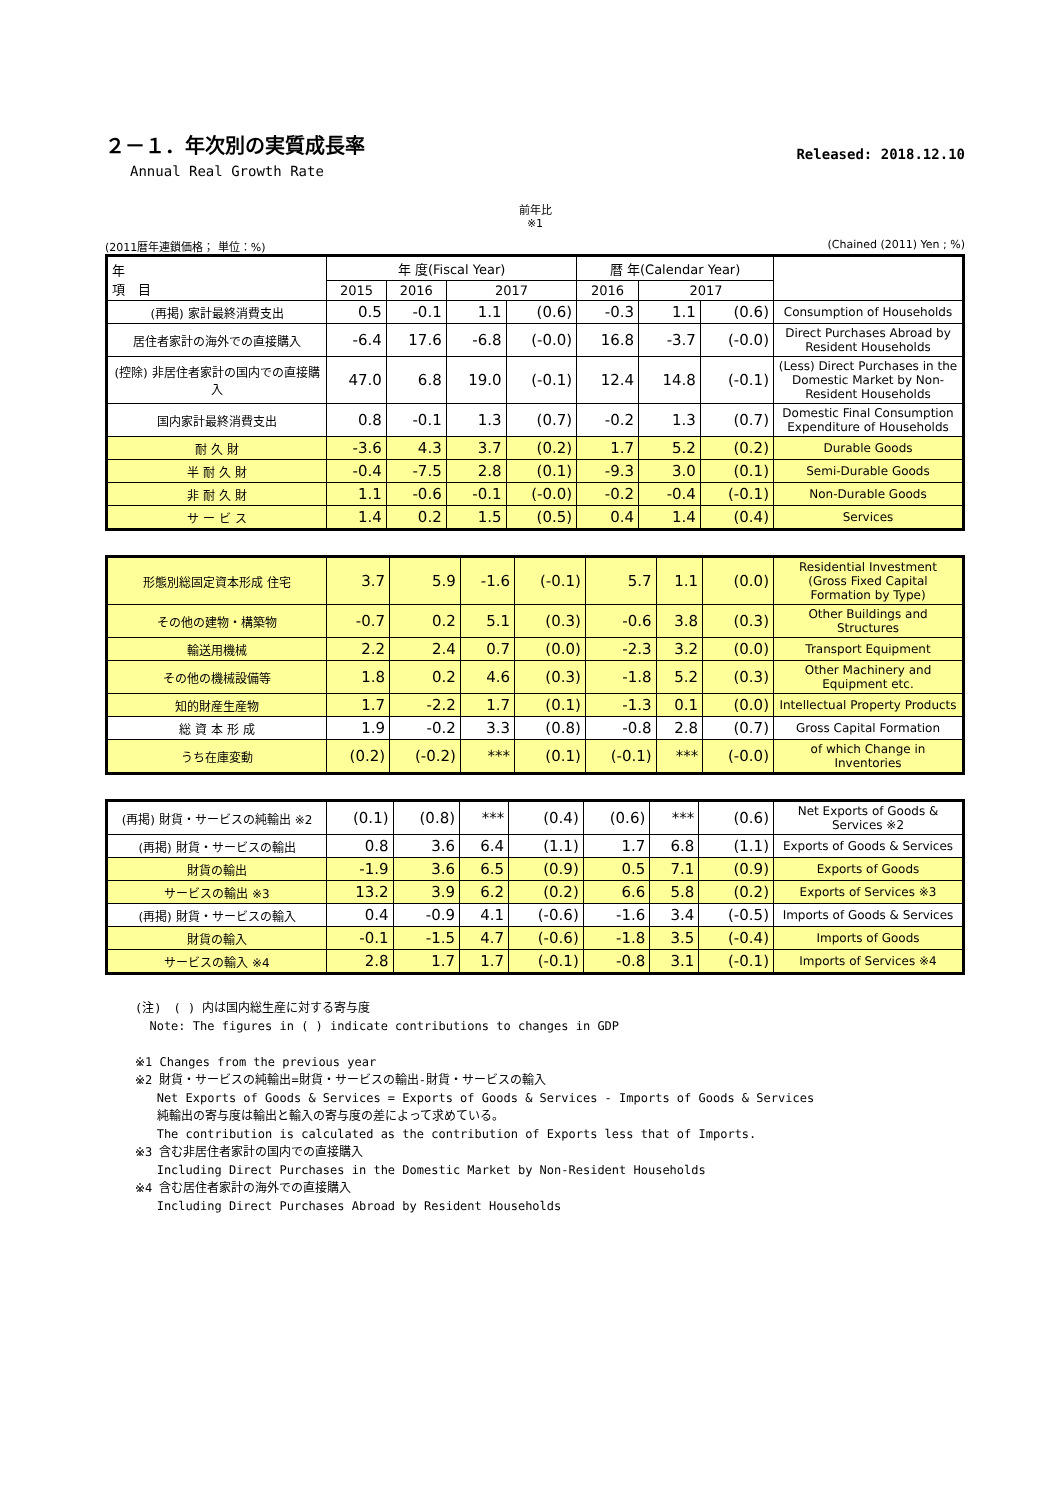２－１．年次別の実質成長率
Annual Real Growth Rate
Released: 2018.12.10
前年比
※1
(2011暦年連鎖価格； 単位：%) (Chained (2011) Yen ; %)
| 年 項 目 | 年 度(Fiscal Year) | | | | 暦 年(Calendar Year) | | | |
| --- | --- | --- | --- | --- | --- | --- | --- | --- |
| | 2015 | 2016 | 2017 | | 2016 | 2017 | | |
| (再掲) 家計最終消費支出 | 0.5 | -0.1 | 1.1 | (0.6) | -0.3 | 1.1 | (0.6) | Consumption of Households |
| 居住者家計の海外での直接購入 | -6.4 | 17.6 | -6.8 | (-0.0) | 16.8 | -3.7 | (-0.0) | Direct Purchases Abroad by Resident Households |
| (控除) 非居住者家計の国内での直接購入 | 47.0 | 6.8 | 19.0 | (-0.1) | 12.4 | 14.8 | (-0.1) | (Less) Direct Purchases in the Domestic Market by Non-Resident Households |
| 国内家計最終消費支出 | 0.8 | -0.1 | 1.3 | (0.7) | -0.2 | 1.3 | (0.7) | Domestic Final Consumption Expenditure of Households |
| 耐 久 財 | -3.6 | 4.3 | 3.7 | (0.2) | 1.7 | 5.2 | (0.2) | Durable Goods |
| 半 耐 久 財 | -0.4 | -7.5 | 2.8 | (0.1) | -9.3 | 3.0 | (0.1) | Semi-Durable Goods |
| 非 耐 久 財 | 1.1 | -0.6 | -0.1 | (-0.0) | -0.2 | -0.4 | (-0.1) | Non-Durable Goods |
| サ ー ビ ス | 1.4 | 0.2 | 1.5 | (0.5) | 0.4 | 1.4 | (0.4) | Services |
| 形態別総固定資本形成 住宅 | 3.7 | 5.9 | -1.6 | (-0.1) | 5.7 | 1.1 | (0.0) | Residential Investment (Gross Fixed Capital Formation by Type) |
| その他の建物・構築物 | -0.7 | 0.2 | 5.1 | (0.3) | -0.6 | 3.8 | (0.3) | Other Buildings and Structures |
| 輸送用機械 | 2.2 | 2.4 | 0.7 | (0.0) | -2.3 | 3.2 | (0.0) | Transport Equipment |
| その他の機械設備等 | 1.8 | 0.2 | 4.6 | (0.3) | -1.8 | 5.2 | (0.3) | Other Machinery and Equipment etc. |
| 知的財産生産物 | 1.7 | -2.2 | 1.7 | (0.1) | -1.3 | 0.1 | (0.0) | Intellectual Property Products |
| 総 資 本 形 成 | 1.9 | -0.2 | 3.3 | (0.8) | -0.8 | 2.8 | (0.7) | Gross Capital Formation |
| うち在庫変動 | (0.2) | (-0.2) | *** | (0.1) | (-0.1) | *** | (-0.0) | of which Change in Inventories |
| (再掲) 財貨・サービスの純輸出 ※2 | (0.1) | (0.8) | *** | (0.4) | (0.6) | *** | (0.6) | Net Exports of Goods & Services ※2 |
| (再掲) 財貨・サービスの輸出 | 0.8 | 3.6 | 6.4 | (1.1) | 1.7 | 6.8 | (1.1) | Exports of Goods & Services |
| 財貨の輸出 | -1.9 | 3.6 | 6.5 | (0.9) | 0.5 | 7.1 | (0.9) | Exports of Goods |
| サービスの輸出 ※3 | 13.2 | 3.9 | 6.2 | (0.2) | 6.6 | 5.8 | (0.2) | Exports of Services ※3 |
| (再掲) 財貨・サービスの輸入 | 0.4 | -0.9 | 4.1 | (-0.6) | -1.6 | 3.4 | (-0.5) | Imports of Goods & Services |
| 財貨の輸入 | -0.1 | -1.5 | 4.7 | (-0.6) | -1.8 | 3.5 | (-0.4) | Imports of Goods |
| サービスの輸入 ※4 | 2.8 | 1.7 | 1.7 | (-0.1) | -0.8 | 3.1 | (-0.1) | Imports of Services ※4 |
(注)　( ) 内は国内総生産に対する寄与度
Note: The figures in ( ) indicate contributions to changes in GDP
※1 Changes from the previous year
※2 財貨・サービスの純輸出=財貨・サービスの輸出-財貨・サービスの輸入
Net Exports of Goods & Services = Exports of Goods & Services - Imports of Goods & Services
純輸出の寄与度は輸出と輸入の寄与度の差によって求めている。
The contribution is calculated as the contribution of Exports less that of Imports.
※3 含む非居住者家計の国内での直接購入
Including Direct Purchases in the Domestic Market by Non-Resident Households
※4 含む居住者家計の海外での直接購入
Including Direct Purchases Abroad by Resident Households